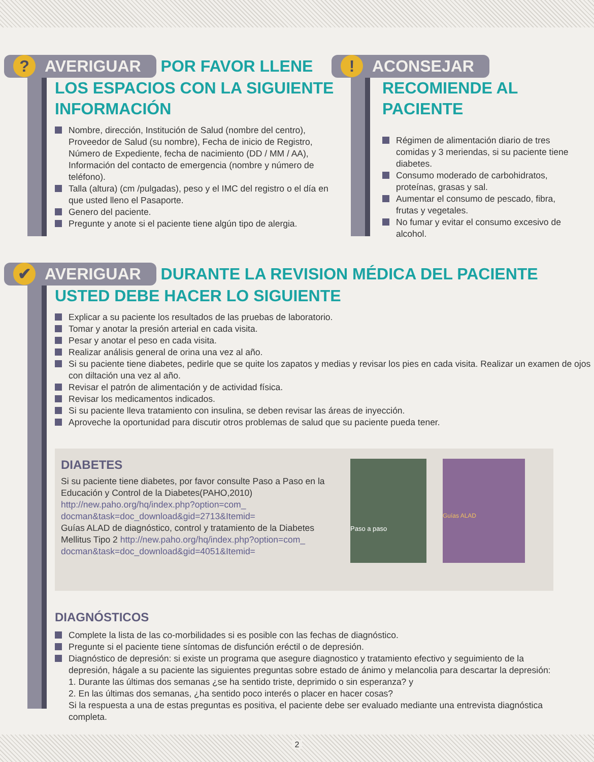? AVERIGUAR POR FAVOR LLENE LOS ESPACIOS CON LA SIGUIENTE INFORMACIÓN
Nombre, dirección, Institución de Salud (nombre del centro), Proveedor de Salud (su nombre), Fecha de inicio de Registro, Número de Expediente, fecha de nacimiento (DD / MM / AA), Información del contacto de emergencia (nombre y número de teléfono).
Talla (altura) (cm /pulgadas), peso y el IMC del registro o el día en que usted lleno el Pasaporte.
Genero del paciente.
Pregunte y anote si el paciente tiene algún tipo de alergia.
! ACONSEJAR RECOMIENDE AL PACIENTE
Régimen de alimentación diario de tres comidas y 3 meriendas, si su paciente tiene diabetes.
Consumo moderado de carbohidratos, proteínas, grasas y sal.
Aumentar el consumo de pescado, fibra, frutas y vegetales.
No fumar y evitar el consumo excesivo de alcohol.
✔ AVERIGUAR DURANTE LA REVISION MÉDICA DEL PACIENTE USTED DEBE HACER LO SIGUIENTE
Explicar a su paciente los resultados de las pruebas de laboratorio.
Tomar y anotar la presión arterial en cada visita.
Pesar y anotar el peso en cada visita.
Realizar análisis general de orina una vez al año.
Si su paciente tiene diabetes, pedirle que se quite los zapatos y medias y revisar los pies en cada visita. Realizar un examen de ojos con diltación una vez al año.
Revisar el patrón de alimentación y de actividad física.
Revisar los medicamentos indicados.
Si su paciente lleva tratamiento con insulina, se deben revisar las áreas de inyección.
Aproveche la oportunidad para discutir otros problemas de salud que su paciente pueda tener.
DIABETES
Si su paciente tiene diabetes, por favor consulte Paso a Paso en la Educación y Control de la Diabetes(PAHO,2010) http://new.paho.org/hq/index.php?option=com_ docman&task=doc_download&gid=2713&Itemid=
Guías ALAD de diagnóstico, control y tratamiento de la Diabetes Mellitus Tipo 2 http://new.paho.org/hq/index.php?option=com_ docman&task=doc_download&gid=4051&Itemid=
Paso a paso
Guías ALAD
DIAGNÓSTICOS
Complete la lista de las co-morbilidades si es posible con las fechas de diagnóstico.
Pregunte si el paciente tiene síntomas de disfunción eréctil o de depresión.
Diagnóstico de depresión: si existe un programa que asegure diagnostico y tratamiento efectivo y seguimiento de la depresión, hágale a su paciente las siguientes preguntas sobre estado de ánimo y melancolia para descartar la depresión:
1. Durante las últimas dos semanas ¿se ha sentido triste, deprimido o sin esperanza? y
2. En las últimas dos semanas, ¿ha sentido poco interés o placer en hacer cosas?
Si la respuesta a una de estas preguntas es positiva, el paciente debe ser evaluado mediante una entrevista diagnóstica completa.
2